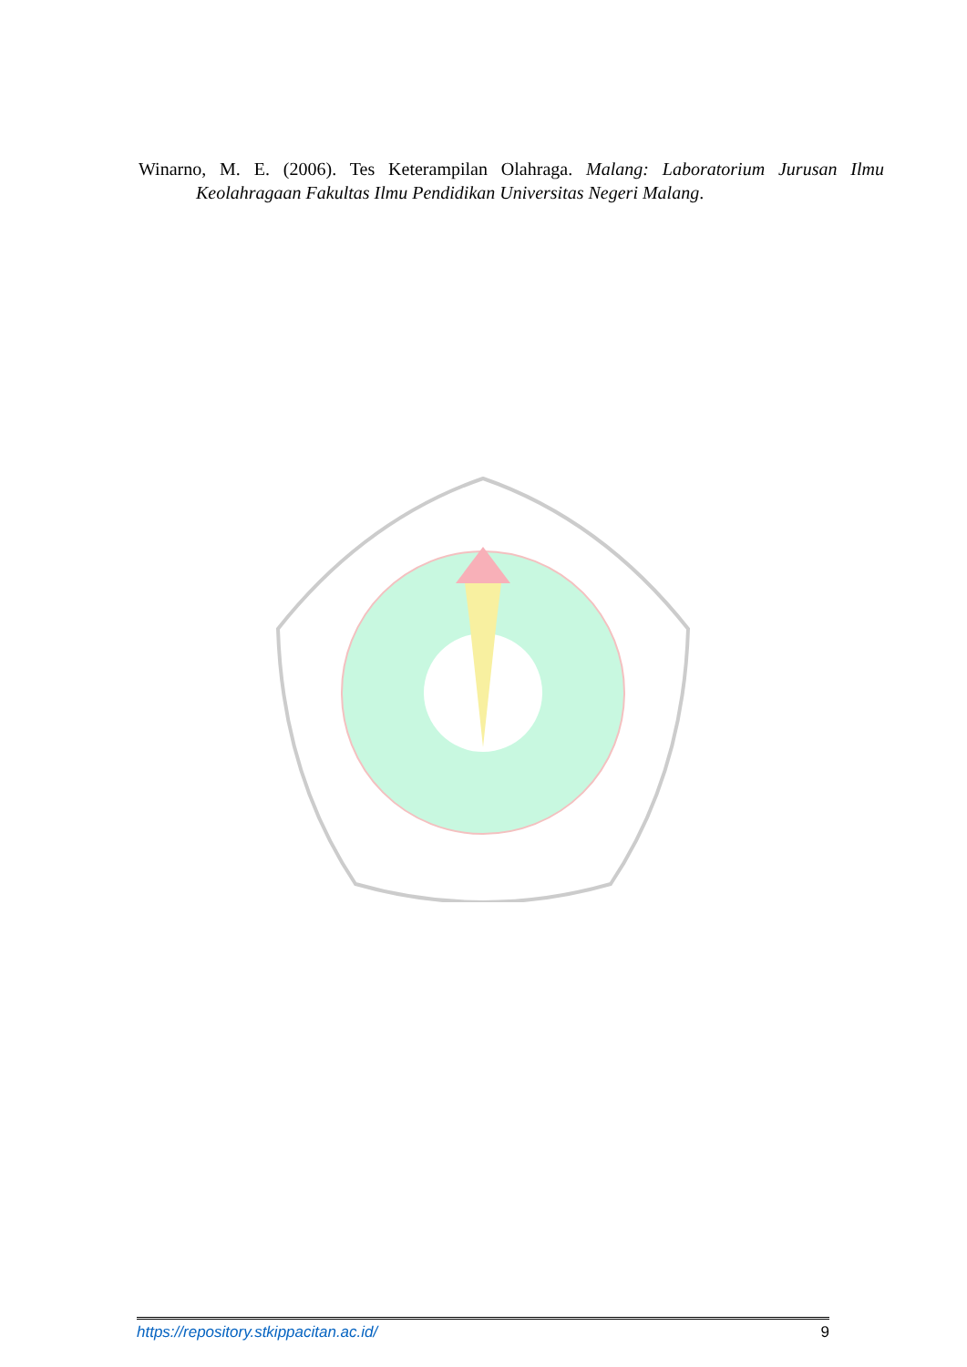Winarno, M. E. (2006). Tes Keterampilan Olahraga. Malang: Laboratorium Jurusan Ilmu Keolahragaan Fakultas Ilmu Pendidikan Universitas Negeri Malang.
https://repository.stkippacitan.ac.id/ 9